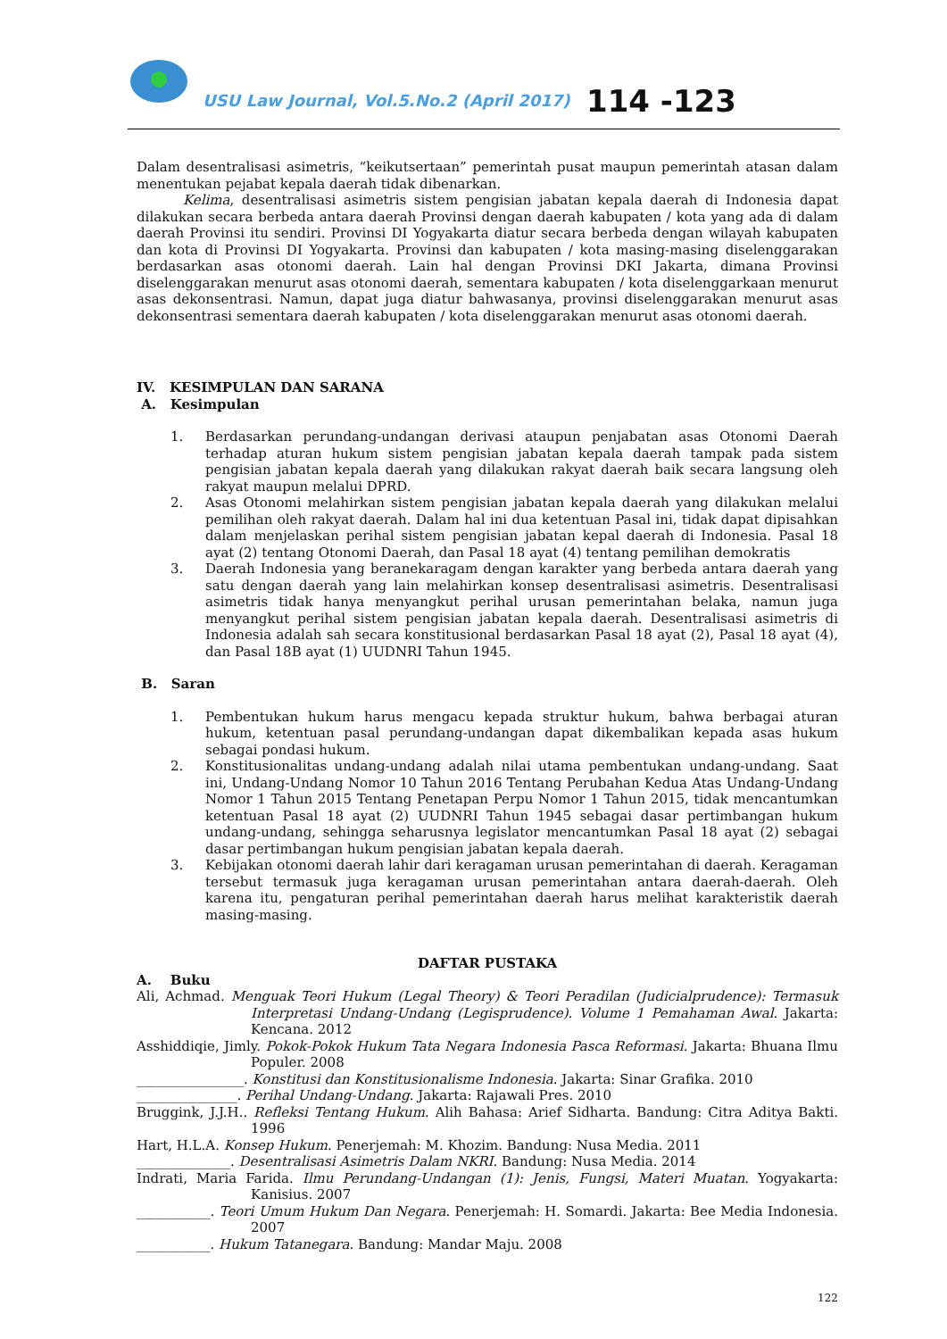USU Law Journal, Vol.5.No.2 (April 2017)
114 -123
Dalam desentralisasi asimetris, “keikutsertaan” pemerintah pusat maupun pemerintah atasan dalam menentukan pejabat kepala daerah tidak dibenarkan.
Kelima, desentralisasi asimetris sistem pengisian jabatan kepala daerah di Indonesia dapat dilakukan secara berbeda antara daerah Provinsi dengan daerah kabupaten / kota yang ada di dalam daerah Provinsi itu sendiri. Provinsi DI Yogyakarta diatur secara berbeda dengan wilayah kabupaten dan kota di Provinsi DI Yogyakarta. Provinsi dan kabupaten / kota masing-masing diselenggarakan berdasarkan asas otonomi daerah. Lain hal dengan Provinsi DKI Jakarta, dimana Provinsi diselenggarakan menurut asas otonomi daerah, sementara kabupaten / kota diselenggarkaan menurut asas dekonsentrasi. Namun, dapat juga diatur bahwasanya, provinsi diselenggarakan menurut asas dekonsentrasi sementara daerah kabupaten / kota diselenggarakan menurut asas otonomi daerah.
IV. KESIMPULAN DAN SARANA
A. Kesimpulan
1. Berdasarkan perundang-undangan derivasi ataupun penjabatan asas Otonomi Daerah terhadap aturan hukum sistem pengisian jabatan kepala daerah tampak pada sistem pengisian jabatan kepala daerah yang dilakukan rakyat daerah baik secara langsung oleh rakyat maupun melalui DPRD.
2. Asas Otonomi melahirkan sistem pengisian jabatan kepala daerah yang dilakukan melalui pemilihan oleh rakyat daerah. Dalam hal ini dua ketentuan Pasal ini, tidak dapat dipisahkan dalam menjelaskan perihal sistem pengisian jabatan kepal daerah di Indonesia. Pasal 18 ayat (2) tentang Otonomi Daerah, dan Pasal 18 ayat (4) tentang pemilihan demokratis
3. Daerah Indonesia yang beranekaragam dengan karakter yang berbeda antara daerah yang satu dengan daerah yang lain melahirkan konsep desentralisasi asimetris. Desentralisasi asimetris tidak hanya menyangkut perihal urusan pemerintahan belaka, namun juga menyangkut perihal sistem pengisian jabatan kepala daerah. Desentralisasi asimetris di Indonesia adalah sah secara konstitusional berdasarkan Pasal 18 ayat (2), Pasal 18 ayat (4), dan Pasal 18B ayat (1) UUDNRI Tahun 1945.
B. Saran
1. Pembentukan hukum harus mengacu kepada struktur hukum, bahwa berbagai aturan hukum, ketentuan pasal perundang-undangan dapat dikembalikan kepada asas hukum sebagai pondasi hukum.
2. Konstitusionalitas undang-undang adalah nilai utama pembentukan undang-undang. Saat ini, Undang-Undang Nomor 10 Tahun 2016 Tentang Perubahan Kedua Atas Undang-Undang Nomor 1 Tahun 2015 Tentang Penetapan Perpu Nomor 1 Tahun 2015, tidak mencantumkan ketentuan Pasal 18 ayat (2) UUDNRI Tahun 1945 sebagai dasar pertimbangan hukum undang-undang, sehingga seharusnya legislator mencantumkan Pasal 18 ayat (2) sebagai dasar pertimbangan hukum pengisian jabatan kepala daerah.
3. Kebijakan otonomi daerah lahir dari keragaman urusan pemerintahan di daerah. Keragaman tersebut termasuk juga keragaman urusan pemerintahan antara daerah-daerah. Oleh karena itu, pengaturan perihal pemerintahan daerah harus melihat karakteristik daerah masing-masing.
DAFTAR PUSTAKA
A. Buku
Ali, Achmad. Menguak Teori Hukum (Legal Theory) & Teori Peradilan (Judicialprudence): Termasuk Interpretasi Undang-Undang (Legisprudence). Volume 1 Pemahaman Awal. Jakarta: Kencana. 2012
Asshiddiqie, Jimly. Pokok-Pokok Hukum Tata Negara Indonesia Pasca Reformasi. Jakarta: Bhuana Ilmu Populer. 2008
________________. Konstitusi dan Konstitusionalisme Indonesia. Jakarta: Sinar Grafika. 2010
_______________. Perihal Undang-Undang. Jakarta: Rajawali Pres. 2010
Bruggink, J.J.H.. Refleksi Tentang Hukum. Alih Bahasa: Arief Sidharta. Bandung: Citra Aditya Bakti. 1996
Hart, H.L.A. Konsep Hukum. Penerjemah: M. Khozim. Bandung: Nusa Media. 2011
______________. Desentralisasi Asimetris Dalam NKRI. Bandung: Nusa Media. 2014
Indrati, Maria Farida. Ilmu Perundang-Undangan (1): Jenis, Fungsi, Materi Muatan. Yogyakarta: Kanisius. 2007
___________. Teori Umum Hukum Dan Negara. Penerjemah: H. Somardi. Jakarta: Bee Media Indonesia. 2007
___________. Hukum Tatanegara. Bandung: Mandar Maju. 2008
122